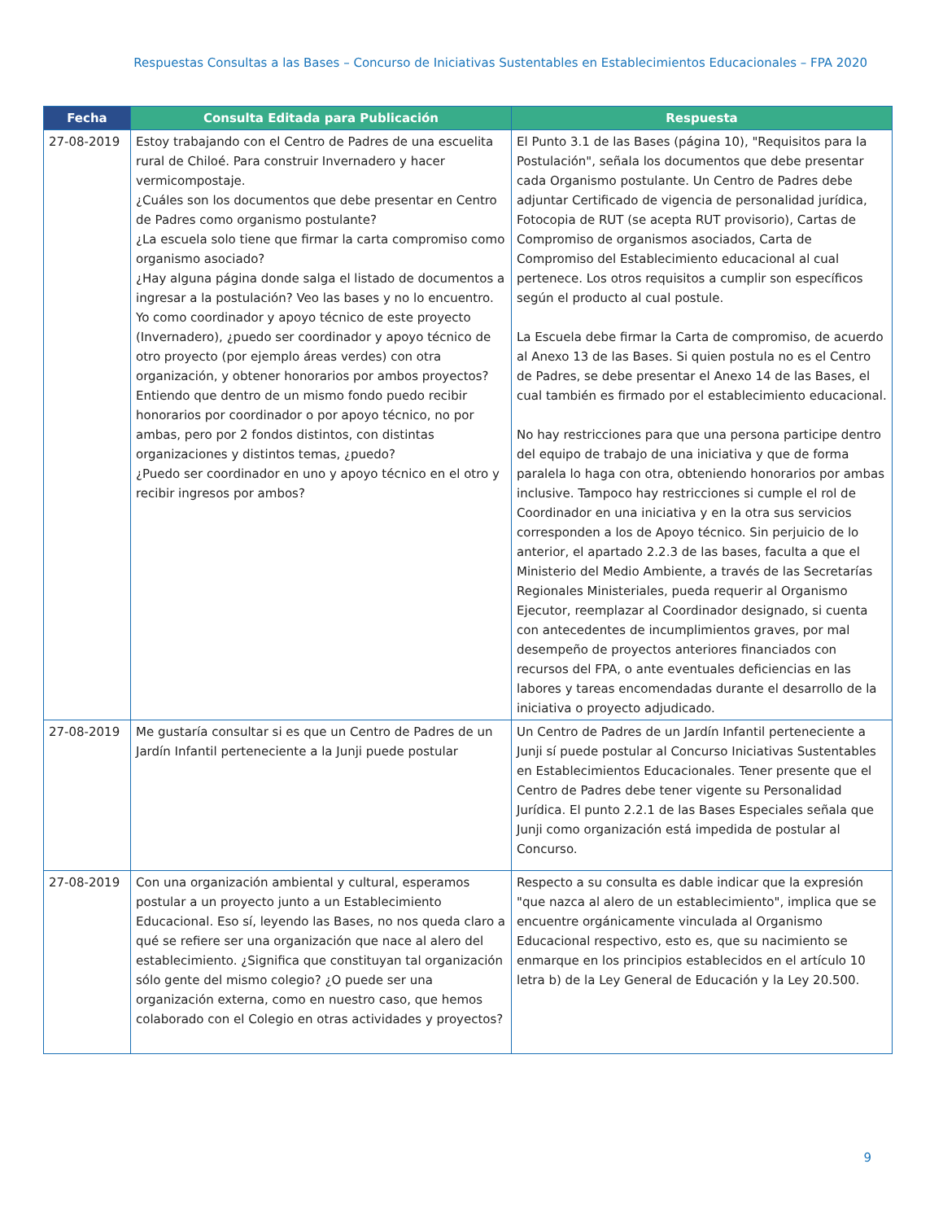Respuestas Consultas a las Bases – Concurso de Iniciativas Sustentables en Establecimientos Educacionales – FPA 2020
| Fecha | Consulta Editada para Publicación | Respuesta |
| --- | --- | --- |
| 27-08-2019 | Estoy trabajando con el Centro de Padres de una escuelita rural de Chiloé. Para construir Invernadero y hacer vermicompostaje. ¿Cuáles son los documentos que debe presentar en Centro de Padres como organismo postulante? ¿La escuela solo tiene que firmar la carta compromiso como organismo asociado? ¿Hay alguna página donde salga el listado de documentos a ingresar a la postulación? Veo las bases y no lo encuentro. Yo como coordinador y apoyo técnico de este proyecto (Invernadero), ¿puedo ser coordinador y apoyo técnico de otro proyecto (por ejemplo áreas verdes) con otra organización, y obtener honorarios por ambos proyectos? Entiendo que dentro de un mismo fondo puedo recibir honorarios por coordinador o por apoyo técnico, no por ambas, pero por 2 fondos distintos, con distintas organizaciones y distintos temas, ¿puedo? ¿Puedo ser coordinador en uno y apoyo técnico en el otro y recibir ingresos por ambos? | El Punto 3.1 de las Bases (página 10), "Requisitos para la Postulación", señala los documentos que debe presentar cada Organismo postulante. Un Centro de Padres debe adjuntar Certificado de vigencia de personalidad jurídica, Fotocopia de RUT (se acepta RUT provisorio), Cartas de Compromiso de organismos asociados, Carta de Compromiso del Establecimiento educacional al cual pertenece. Los otros requisitos a cumplir son específicos según el producto al cual postule. La Escuela debe firmar la Carta de compromiso, de acuerdo al Anexo 13 de las Bases. Si quien postula no es el Centro de Padres, se debe presentar el Anexo 14 de las Bases, el cual también es firmado por el establecimiento educacional. No hay restricciones para que una persona participe dentro del equipo de trabajo de una iniciativa y que de forma paralela lo haga con otra, obteniendo honorarios por ambas inclusive. Tampoco hay restricciones si cumple el rol de Coordinador en una iniciativa y en la otra sus servicios corresponden a los de Apoyo técnico. Sin perjuicio de lo anterior, el apartado 2.2.3 de las bases, faculta a que el Ministerio del Medio Ambiente, a través de las Secretarías Regionales Ministeriales, pueda requerir al Organismo Ejecutor, reemplazar al Coordinador designado, si cuenta con antecedentes de incumplimientos graves, por mal desempeño de proyectos anteriores financiados con recursos del FPA, o ante eventuales deficiencias en las labores y tareas encomendadas durante el desarrollo de la iniciativa o proyecto adjudicado. |
| 27-08-2019 | Me gustaría consultar si es que un Centro de Padres de un Jardín Infantil perteneciente a la Junji puede postular | Un Centro de Padres de un Jardín Infantil perteneciente a Junji sí puede postular al Concurso Iniciativas Sustentables en Establecimientos Educacionales. Tener presente que el Centro de Padres debe tener vigente su Personalidad Jurídica. El punto 2.2.1 de las Bases Especiales señala que Junji como organización está impedida de postular al Concurso. |
| 27-08-2019 | Con una organización ambiental y cultural, esperamos postular a un proyecto junto a un Establecimiento Educacional. Eso sí, leyendo las Bases, no nos queda claro a qué se refiere ser una organización que nace al alero del establecimiento. ¿Significa que constituyan tal organización sólo gente del mismo colegio? ¿O puede ser una organización externa, como en nuestro caso, que hemos colaborado con el Colegio en otras actividades y proyectos? | Respecto a su consulta es dable indicar que la expresión "que nazca al alero de un establecimiento", implica que se encuentre orgánicamente vinculada al Organismo Educacional respectivo, esto es, que su nacimiento se enmarque en los principios establecidos en el artículo 10 letra b) de la Ley General de Educación y la Ley 20.500. |
9